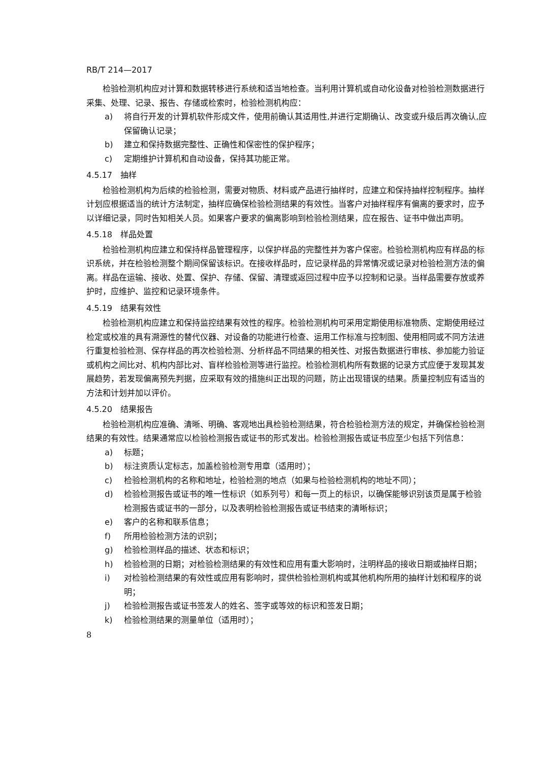RB/T 214—2017
检验检测机构应对计算和数据转移进行系统和适当地检查。当利用计算机或自动化设备对检验检测数据进行采集、处理、记录、报告、存储或检索时，检验检测机构应：
a) 将自行开发的计算机软件形成文件，使用前确认其适用性,并进行定期确认、改变或升级后再次确认,应保留确认记录；
b) 建立和保持数据完整性、正确性和保密性的保护程序；
c) 定期维护计算机和自动设备，保持其功能正常。
4.5.17　抽样
检验检测机构为后续的检验检测，需要对物质、材料或产品进行抽样时，应建立和保持抽样控制程序。抽样计划应根据适当的统计方法制定，抽样应确保检验检测结果的有效性。当客户对抽样程序有偏离的要求时，应予以详细记录，同时告知相关人员。如果客户要求的偏离影响到检验检测结果，应在报告、证书中做出声明。
4.5.18　样品处置
检验检测机构应建立和保持样品管理程序，以保护样品的完整性并为客户保密。检验检测机构应有样品的标识系统，并在检验检测整个期间保留该标识。在接收样品时，应记录样品的异常情况或记录对检验检测方法的偏离。样品在运输、接收、处置、保护、存储、保留、清理或返回过程中应予以控制和记录。当样品需要存放或养护时，应维护、监控和记录环境条件。
4.5.19　结果有效性
检验检测机构应建立和保持监控结果有效性的程序。检验检测机构可采用定期使用标准物质、定期使用经过检定或校准的具有溯源性的替代仪器、对设备的功能进行检查、运用工作标准与控制图、使用相同或不同方法进行重复检验检测、保存样品的再次检验检测、分析样品不同结果的相关性、对报告数据进行审核、参加能力验证或机构之间比对、机构内部比对、盲样检验检测等进行监控。检验检测机构所有数据的记录方式应便于发现其发展趋势，若发现偏离预先判据，应采取有效的措施纠正出现的问题，防止出现错误的结果。质量控制应有适当的方法和计划并加以评价。
4.5.20　结果报告
检验检测机构应准确、清晰、明确、客观地出具检验检测结果，符合检验检测方法的规定，并确保检验检测结果的有效性。结果通常应以检验检测报告或证书的形式发出。检验检测报告或证书应至少包括下列信息：
a) 标题；
b) 标注资质认定标志，加盖检验检测专用章（适用时）；
c) 检验检测机构的名称和地址，检验检测的地点（如果与检验检测机构的地址不同）；
d) 检验检测报告或证书的唯一性标识（如系列号）和每一页上的标识，以确保能够识别该页是属于检验检测报告或证书的一部分，以及表明检验检测报告或证书结束的清晰标识；
e) 客户的名称和联系信息；
f) 所用检验检测方法的识别；
g) 检验检测样品的描述、状态和标识；
h) 检验检测的日期；对检验检测结果的有效性和应用有重大影响时，注明样品的接收日期或抽样日期；
i) 对检验检测结果的有效性或应用有影响时，提供检验检测机构或其他机构所用的抽样计划和程序的说明；
j) 检验检测报告或证书签发人的姓名、签字或等效的标识和签发日期；
k) 检验检测结果的测量单位（适用时）；
8